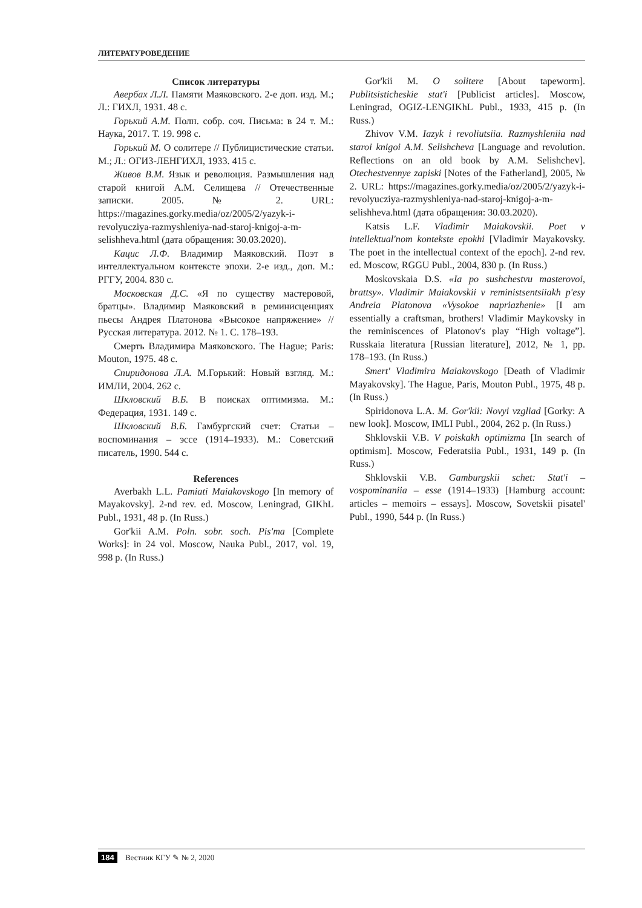ЛИТЕРАТУРОВЕДЕНИЕ
Список литературы
Авербах Л.Л. Памяти Маяковского. 2-е доп. изд. М.; Л.: ГИХЛ, 1931. 48 с.
Горький А.М. Полн. собр. соч. Письма: в 24 т. М.: Наука, 2017. Т. 19. 998 с.
Горький М. О солитере // Публицистические статьи. М.; Л.: ОГИЗ-ЛЕНГИХЛ, 1933. 415 с.
Живов В.М. Язык и революция. Размышления над старой книгой А.М. Селищева // Отечественные записки. 2005. № 2. URL: https://magazines.gorky.media/oz/2005/2/yazyk-i-revolyucziya-razmyshleniya-nad-staroj-knigoj-a-m-selishheva.html (дата обращения: 30.03.2020).
Кацис Л.Ф. Владимир Маяковский. Поэт в интеллектуальном контексте эпохи. 2-е изд., доп. М.: РГГУ, 2004. 830 с.
Московская Д.С. «Я по существу мастеровой, братцы». Владимир Маяковский в реминисценциях пьесы Андрея Платонова «Высокое напряжение» // Русская литература. 2012. № 1. С. 178–193.
Смерть Владимира Маяковского. The Hague; Paris: Mouton, 1975. 48 с.
Спиридонова Л.А. М.Горький: Новый взгляд. М.: ИМЛИ, 2004. 262 с.
Шкловский В.Б. В поисках оптимизма. М.: Федерация, 1931. 149 с.
Шкловский В.Б. Гамбургский счет: Статьи – воспоминания – эссе (1914–1933). М.: Советский писатель, 1990. 544 с.
References
Averbakh L.L. Pamiati Maiakovskogo [In memory of Mayakovsky]. 2-nd rev. ed. Moscow, Leningrad, GIKhL Publ., 1931, 48 p. (In Russ.)
Gor'kii A.M. Poln. sobr. soch. Pis'ma [Complete Works]: in 24 vol. Moscow, Nauka Publ., 2017, vol. 19, 998 p. (In Russ.)
Gor'kii M. O solitere [About tapeworm]. Publitsisticheskie stat'i [Publicist articles]. Moscow, Leningrad, OGIZ-LENGIKhL Publ., 1933, 415 p. (In Russ.)
Zhivov V.M. Iazyk i revoliutsiia. Razmyshleniia nad staroi knigoi A.M. Selishcheva [Language and revolution. Reflections on an old book by A.M. Selishchev]. Otechestvennye zapiski [Notes of the Fatherland], 2005, № 2. URL: https://magazines.gorky.media/oz/2005/2/yazyk-i-revolyucziya-razmyshleniya-nad-staroj-knigoj-a-m-selishheva.html (дата обращения: 30.03.2020).
Katsis L.F. Vladimir Maiakovskii. Poet v intellektual'nom kontekste epokhi [Vladimir Mayakovsky. The poet in the intellectual context of the epoch]. 2-nd rev. ed. Moscow, RGGU Publ., 2004, 830 p. (In Russ.)
Moskovskaia D.S. «Ia po sushchestvu masterovoi, brattsy». Vladimir Maiakovskii v reministsentsiiakh p'esy Andreia Platonova «Vysokoe napriazhenie» [I am essentially a craftsman, brothers! Vladimir Maykovsky in the reminiscences of Platonov's play “High voltage”]. Russkaia literatura [Russian literature], 2012, № 1, pp. 178–193. (In Russ.)
Smert' Vladimira Maiakovskogo [Death of Vladimir Mayakovsky]. The Hague, Paris, Mouton Publ., 1975, 48 p. (In Russ.)
Spiridonova L.A. M. Gor'kii: Novyi vzgliad [Gorky: A new look]. Moscow, IMLI Publ., 2004, 262 p. (In Russ.)
Shklovskii V.B. V poiskakh optimizma [In search of optimism]. Moscow, Federatsiia Publ., 1931, 149 p. (In Russ.)
Shklovskii V.B. Gamburgskii schet: Stat'i – vospominaniia – esse (1914–1933) [Hamburg account: articles – memoirs – essays]. Moscow, Sovetskii pisatel' Publ., 1990, 544 p. (In Russ.)
184 Вестник КГУ ✎ № 2, 2020